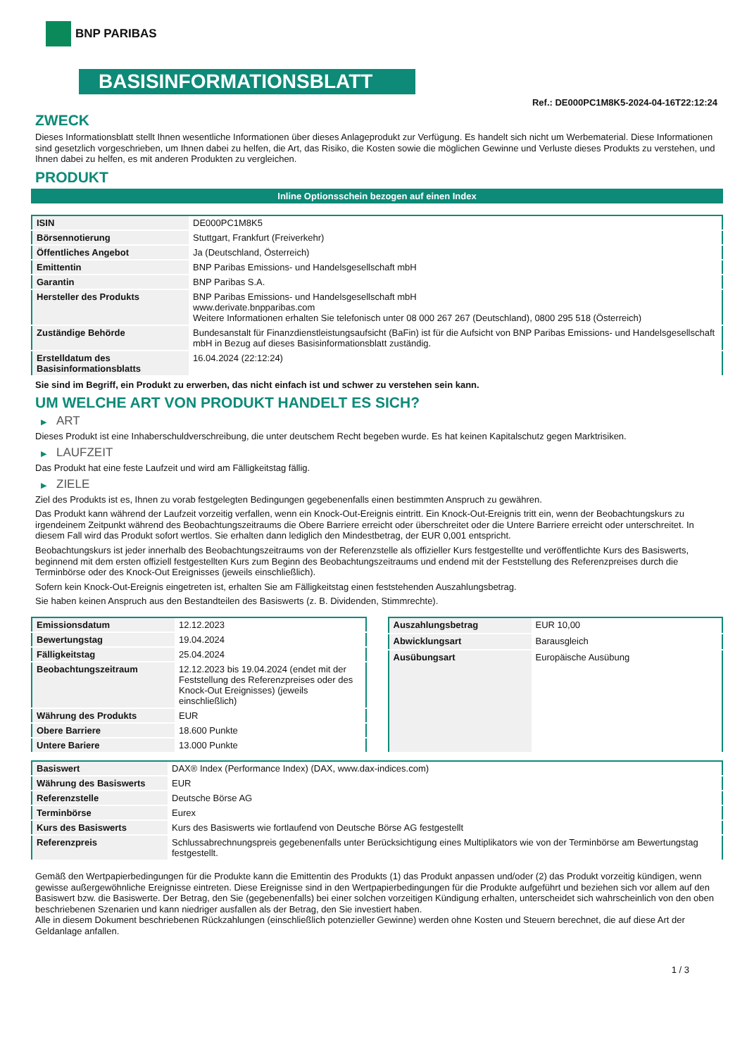BNP PARIBAS
BASISINFORMATIONSBLATT
Ref.: DE000PC1M8K5-2024-04-16T22:12:24
ZWECK
Dieses Informationsblatt stellt Ihnen wesentliche Informationen über dieses Anlageprodukt zur Verfügung. Es handelt sich nicht um Werbematerial. Diese Informationen sind gesetzlich vorgeschrieben, um Ihnen dabei zu helfen, die Art, das Risiko, die Kosten sowie die möglichen Gewinne und Verluste dieses Produkts zu verstehen, und Ihnen dabei zu helfen, es mit anderen Produkten zu vergleichen.
PRODUKT
Inline Optionsschein bezogen auf einen Index
| ISIN | DE000PC1M8K5 |
| Börsennotierung | Stuttgart, Frankfurt (Freiverkehr) |
| Öffentliches Angebot | Ja (Deutschland, Österreich) |
| Emittentin | BNP Paribas Emissions- und Handelsgesellschaft mbH |
| Garantin | BNP Paribas S.A. |
| Hersteller des Produkts | BNP Paribas Emissions- und Handelsgesellschaft mbH www.derivate.bnpparibas.com Weitere Informationen erhalten Sie telefonisch unter 08 000 267 267 (Deutschland), 0800 295 518 (Österreich) |
| Zuständige Behörde | Bundesanstalt für Finanzdienstleistungsaufsicht (BaFin) ist für die Aufsicht von BNP Paribas Emissions- und Handelsgesellschaft mbH in Bezug auf dieses Basisinformationsblatt zuständig. |
| Erstelldatum des Basisinformationsblatts | 16.04.2024 (22:12:24) |
Sie sind im Begriff, ein Produkt zu erwerben, das nicht einfach ist und schwer zu verstehen sein kann.
UM WELCHE ART VON PRODUKT HANDELT ES SICH?
▶ ART
Dieses Produkt ist eine Inhaberschuldverschreibung, die unter deutschem Recht begeben wurde. Es hat keinen Kapitalschutz gegen Marktrisiken.
▶ LAUFZEIT
Das Produkt hat eine feste Laufzeit und wird am Fälligkeitstag fällig.
▶ ZIELE
Ziel des Produkts ist es, Ihnen zu vorab festgelegten Bedingungen gegebenenfalls einen bestimmten Anspruch zu gewähren.
Das Produkt kann während der Laufzeit vorzeitig verfallen, wenn ein Knock-Out-Ereignis eintritt. Ein Knock-Out-Ereignis tritt ein, wenn der Beobachtungskurs zu irgendeinem Zeitpunkt während des Beobachtungszeitraums die Obere Barriere erreicht oder überschreitet oder die Untere Barriere erreicht oder unterschreitet. In diesem Fall wird das Produkt sofort wertlos. Sie erhalten dann lediglich den Mindestbetrag, der EUR 0,001 entspricht.
Beobachtungskurs ist jeder innerhalb des Beobachtungszeitraums von der Referenzstelle als offizieller Kurs festgestellte und veröffentlichte Kurs des Basiswerts, beginnend mit dem ersten offiziell festgestellten Kurs zum Beginn des Beobachtungszeitraums und endend mit der Feststellung des Referenzpreises durch die Terminbörse oder des Knock-Out Ereignisses (jeweils einschließlich).
Sofern kein Knock-Out-Ereignis eingetreten ist, erhalten Sie am Fälligkeitstag einen feststehenden Auszahlungsbetrag.
Sie haben keinen Anspruch aus den Bestandteilen des Basiswerts (z. B. Dividenden, Stimmrechte).
| Emissionsdatum | 12.12.2023 |
| Bewertungstag | 19.04.2024 |
| Fälligkeitstag | 25.04.2024 |
| Beobachtungszeitraum | 12.12.2023 bis 19.04.2024 (endet mit der Feststellung des Referenzpreises oder des Knock-Out Ereignisses) (jeweils einschließlich) |
| Währung des Produkts | EUR |
| Obere Barriere | 18.600 Punkte |
| Untere Bariere | 13.000 Punkte |
| Auszahlungsbetrag | EUR 10,00 |
| Abwicklungsart | Barausgleich |
| Ausübungsart | Europäische Ausübung |
| Basiswert | DAX® Index (Performance Index) (DAX, www.dax-indices.com) |
| Währung des Basiswerts | EUR |
| Referenzstelle | Deutsche Börse AG |
| Terminbörse | Eurex |
| Kurs des Basiswerts | Kurs des Basiswerts wie fortlaufend von Deutsche Börse AG festgestellt |
| Referenzpreis | Schlussabrechnungspreis gegebenenfalls unter Berücksichtigung eines Multiplikators wie von der Terminbörse am Bewertungstag festgestellt. |
Gemäß den Wertpapierbedingungen für die Produkte kann die Emittentin des Produkts (1) das Produkt anpassen und/oder (2) das Produkt vorzeitig kündigen, wenn gewisse außergewöhnliche Ereignisse eintreten. Diese Ereignisse sind in den Wertpapierbedingungen für die Produkte aufgeführt und beziehen sich vor allem auf den Basiswert bzw. die Basiswerte. Der Betrag, den Sie (gegebenenfalls) bei einer solchen vorzeitigen Kündigung erhalten, unterscheidet sich wahrscheinlich von den oben beschriebenen Szenarien und kann niedriger ausfallen als der Betrag, den Sie investiert haben.
Alle in diesem Dokument beschriebenen Rückzahlungen (einschließlich potenzieller Gewinne) werden ohne Kosten und Steuern berechnet, die auf diese Art der Geldanlage anfallen.
1 / 3